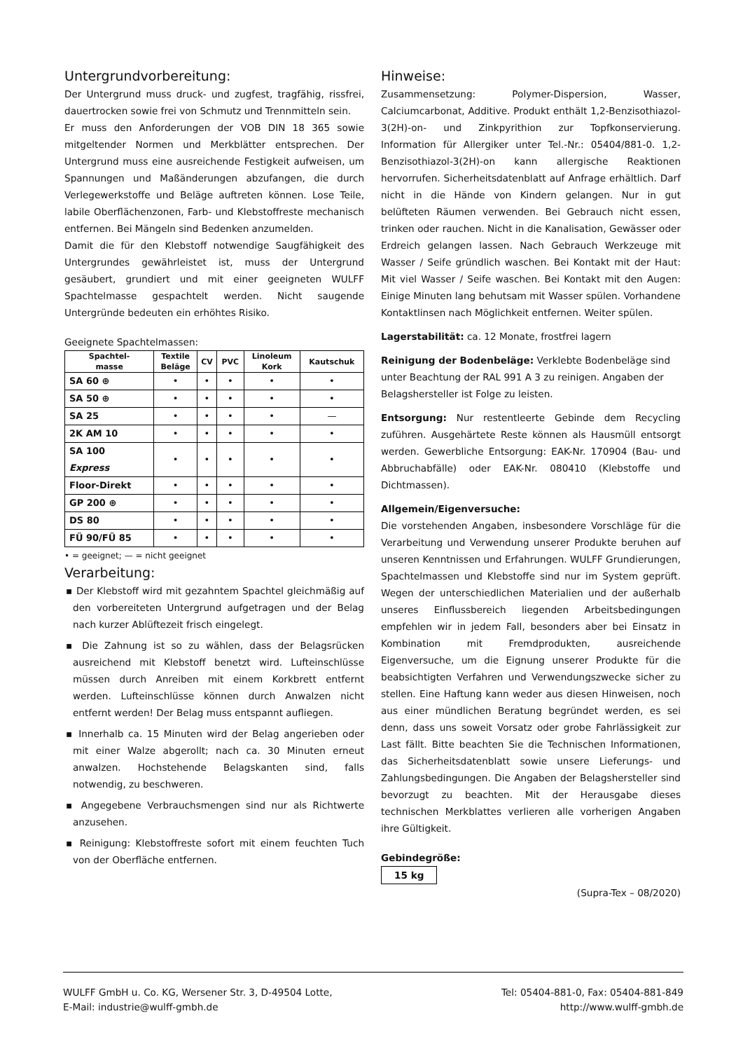Untergrundvorbereitung:
Der Untergrund muss druck- und zugfest, tragfähig, rissfrei, dauertrocken sowie frei von Schmutz und Trennmitteln sein.
Er muss den Anforderungen der VOB DIN 18 365 sowie mitgeltender Normen und Merkblätter entsprechen. Der Untergrund muss eine ausreichende Festigkeit aufweisen, um Spannungen und Maßänderungen abzufangen, die durch Verlegewerkstoffe und Beläge auftreten können. Lose Teile, labile Oberflächenzonen, Farb- und Klebstoffreste mechanisch entfernen. Bei Mängeln sind Bedenken anzumelden.
Damit die für den Klebstoff notwendige Saugfähigkeit des Untergrundes gewährleistet ist, muss der Untergrund gesäubert, grundiert und mit einer geeigneten WULFF Spachtelmasse gespachtelt werden. Nicht saugende Untergründe bedeuten ein erhöhtes Risiko.
Geeignete Spachtelmassen:
| Spachtel- masse | Textile Beläge | CV | PVC | Linoleum Kork | Kautschuk |
| --- | --- | --- | --- | --- | --- |
| SA 60 ⊕ | • | • | • | • | • |
| SA 50 ⊕ | • | • | • | • | • |
| SA 25 | • | • | • | • | — |
| 2K AM 10 | • | • | • | • | • |
| SA 100 Express | • | • | • | • | • |
| Floor-Direkt | • | • | • | • | • |
| GP 200 ⊕ | • | • | • | • | • |
| DS 80 | • | • | • | • | • |
| FÜ 90/FÜ 85 | • | • | • | • | • |
• = geeignet; — = nicht geeignet
Verarbeitung:
▪ Der Klebstoff wird mit gezahntem Spachtel gleichmäßig auf den vorbereiteten Untergrund aufgetragen und der Belag nach kurzer Ablüftezeit frisch eingelegt.
▪ Die Zahnung ist so zu wählen, dass der Belagsrücken ausreichend mit Klebstoff benetzt wird. Lufteinschlüsse müssen durch Anreiben mit einem Korkbrett entfernt werden. Lufteinschlüsse können durch Anwalzen nicht entfernt werden! Der Belag muss entspannt aufliegen.
▪ Innerhalb ca. 15 Minuten wird der Belag angerieben oder mit einer Walze abgerollt; nach ca. 30 Minuten erneut anwalzen. Hochstehende Belagskanten sind, falls notwendig, zu beschweren.
▪ Angegebene Verbrauchsmengen sind nur als Richtwerte anzusehen.
▪ Reinigung: Klebstoffreste sofort mit einem feuchten Tuch von der Oberfläche entfernen.
Hinweise:
Zusammensetzung: Polymer-Dispersion, Wasser, Calciumcarbonat, Additive. Produkt enthält 1,2-Benzisothiazol-3(2H)-on- und Zinkpyrithion zur Topfkonservierung. Information für Allergiker unter Tel.-Nr.: 05404/881-0. 1,2-Benzisothiazol-3(2H)-on kann allergische Reaktionen hervorrufen. Sicherheitsdatenblatt auf Anfrage erhältlich. Darf nicht in die Hände von Kindern gelangen. Nur in gut belüfteten Räumen verwenden. Bei Gebrauch nicht essen, trinken oder rauchen. Nicht in die Kanalisation, Gewässer oder Erdreich gelangen lassen. Nach Gebrauch Werkzeuge mit Wasser / Seife gründlich waschen. Bei Kontakt mit der Haut: Mit viel Wasser / Seife waschen. Bei Kontakt mit den Augen: Einige Minuten lang behutsam mit Wasser spülen. Vorhandene Kontaktlinsen nach Möglichkeit entfernen. Weiter spülen.
Lagerstabilität: ca. 12 Monate, frostfrei lagern
Reinigung der Bodenbeläge: Verklebte Bodenbeläge sind unter Beachtung der RAL 991 A 3 zu reinigen. Angaben der Belagshersteller ist Folge zu leisten.
Entsorgung: Nur restentleerte Gebinde dem Recycling zuführen. Ausgehärtete Reste können als Hausmüll entsorgt werden. Gewerbliche Entsorgung: EAK-Nr. 170904 (Bau- und Abbruchabfälle) oder EAK-Nr. 080410 (Klebstoffe und Dichtmassen).
Allgemein/Eigenversuche:
Die vorstehenden Angaben, insbesondere Vorschläge für die Verarbeitung und Verwendung unserer Produkte beruhen auf unseren Kenntnissen und Erfahrungen. WULFF Grundierungen, Spachtelmassen und Klebstoffe sind nur im System geprüft. Wegen der unterschiedlichen Materialien und der außerhalb unseres Einflussbereich liegenden Arbeitsbedingungen empfehlen wir in jedem Fall, besonders aber bei Einsatz in Kombination mit Fremdprodukten, ausreichende Eigenversuche, um die Eignung unserer Produkte für die beabsichtigten Verfahren und Verwendungszwecke sicher zu stellen. Eine Haftung kann weder aus diesen Hinweisen, noch aus einer mündlichen Beratung begründet werden, es sei denn, dass uns soweit Vorsatz oder grobe Fahrlässigkeit zur Last fällt. Bitte beachten Sie die Technischen Informationen, das Sicherheitsdatenblatt sowie unsere Lieferungs- und Zahlungsbedingungen. Die Angaben der Belagshersteller sind bevorzugt zu beachten. Mit der Herausgabe dieses technischen Merkblattes verlieren alle vorherigen Angaben ihre Gültigkeit.
Gebindegröße:
15 kg
(Supra-Tex – 08/2020)
WULFF GmbH u. Co. KG, Wersener Str. 3, D-49504 Lotte,
E-Mail: industrie@wulff-gmbh.de
Tel: 05404-881-0, Fax: 05404-881-849
http://www.wulff-gmbh.de